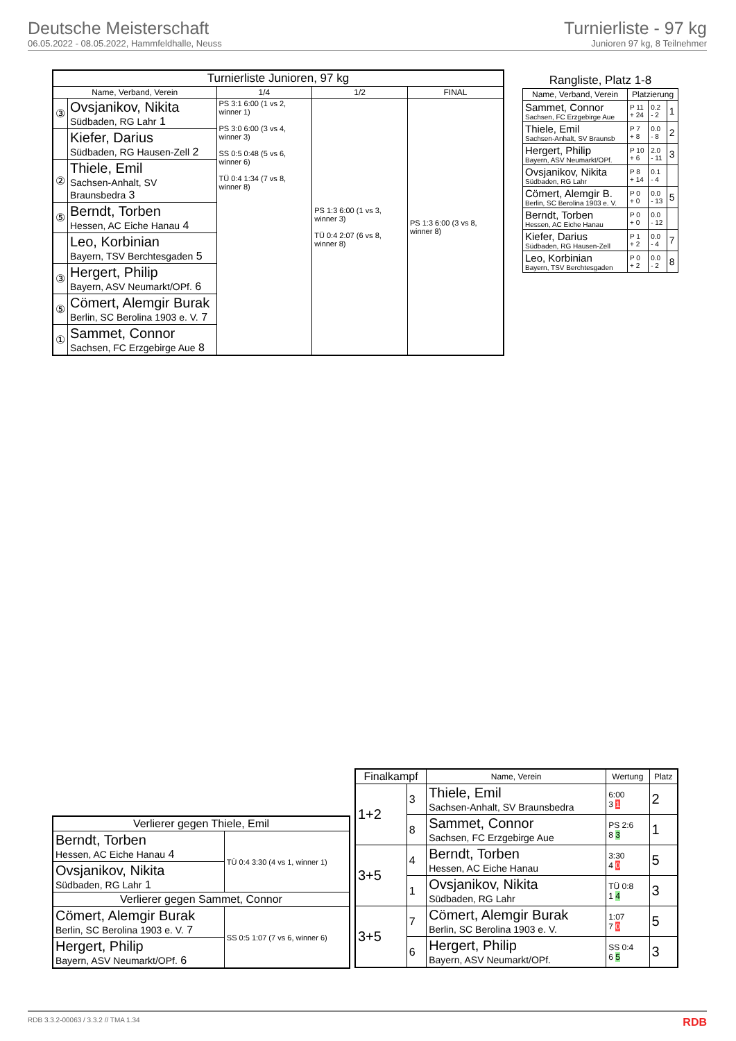Deutsche Meisterschaft
06.05.2022 - 08.05.2022, Hammfeldhalle, Neuss
Turnierliste - 97 kg
Junioren 97 kg, 8 Teilnehmer
| Turnierliste Junioren, 97 kg | | | | |
| --- | --- | --- | --- | --- |
| Name, Verband, Verein | | 1/4 | 1/2 | FINAL |
| ③ | Ovsjanikov, Nikita Südbaden, RG Lahr 1 | PS 3:1 6:00 (1 vs 2, winner 1) PS 3:0 6:00 (3 vs 4, winner 3) SS 0:5 0:48 (5 vs 6, winner 6) TÜ 0:4 1:34 (7 vs 8, winner 8) | PS 1:3 6:00 (1 vs 3, winner 3) TÜ 0:4 2:07 (6 vs 8, winner 8) | PS 1:3 6:00 (3 vs 8, winner 8) |
| | Kiefer, Darius Südbaden, RG Hausen-Zell 2 | | | |
| ② | Thiele, Emil Sachsen-Anhalt, SV Braunsbedra 3 | | | |
| ⑤ | Berndt, Torben Hessen, AC Eiche Hanau 4 | | | |
| | Leo, Korbinian Bayern, TSV Berchtesgaden 5 | | | |
| ③ | Hergert, Philip Bayern, ASV Neumarkt/OPf. 6 | | | |
| ⑤ | Cömert, Alemgir Burak Berlin, SC Berolina 1903 e. V. 7 | | | |
| ① | Sammet, Connor Sachsen, FC Erzgebirge Aue 8 | | | |
| Rangliste, Platz 1-8 | | | |
| --- | --- | --- | --- |
| Name, Verband, Verein | Platzierung | | |
| Sammet, Connor Sachsen, FC Erzgebirge Aue | P 11 + 24 | 0.2 - 2 | 1 |
| Thiele, Emil Sachsen-Anhalt, SV Braunsb | P 7 + 8 | 0.0 - 8 | 2 |
| Hergert, Philip Bayern, ASV Neumarkt/OPf. | P 10 + 6 | 2.0 - 11 | 3 |
| Ovsjanikov, Nikita Südbaden, RG Lahr | P 8 + 14 | 0.1 - 4 | |
| Cömert, Alemgir B. Berlin, SC Berolina 1903 e. V. | P 0 + 0 | 0.0 - 13 | 5 |
| Berndt, Torben Hessen, AC Eiche Hanau | P 0 + 0 | 0.0 - 12 | |
| Kiefer, Darius Südbaden, RG Hausen-Zell | P 1 + 2 | 0.0 - 4 | 7 |
| Leo, Korbinian Bayern, TSV Berchtesgaden | P 0 + 2 | 0.0 - 2 | 8 |
| Verlierer gegen Thiele, Emil | |
| --- | --- |
| Berndt, Torben Hessen, AC Eiche Hanau 4 | TÜ 0:4 3:30 (4 vs 1, winner 1) |
| Ovsjanikov, Nikita Südbaden, RG Lahr 1 | |
| Verlierer gegen Sammet, Connor | |
| Cömert, Alemgir Burak Berlin, SC Berolina 1903 e. V. 7 | SS 0:5 1:07 (7 vs 6, winner 6) |
| Hergert, Philip Bayern, ASV Neumarkt/OPf. 6 | |
| Finalkampf | | Name, Verein | Wertung | Platz |
| --- | --- | --- | --- | --- |
| 1+2 | 3 | Thiele, Emil Sachsen-Anhalt, SV Braunsbedra | 6:00 3 1 | 2 |
| | 8 | Sammet, Connor Sachsen, FC Erzgebirge Aue | PS 2:6 8 3 | 1 |
| 3+5 | 4 | Berndt, Torben Hessen, AC Eiche Hanau | 3:30 4 0 | 5 |
| | 1 | Ovsjanikov, Nikita Südbaden, RG Lahr | TÜ 0:8 1 4 | 3 |
| 3+5 | 7 | Cömert, Alemgir Burak Berlin, SC Berolina 1903 e. V. | 1:07 7 0 | 5 |
| | 6 | Hergert, Philip Bayern, ASV Neumarkt/OPf. | SS 0:4 6 5 | 3 |
RDB 3.3.2-00063 / 3.3.2 // TMA 1.34 RDB